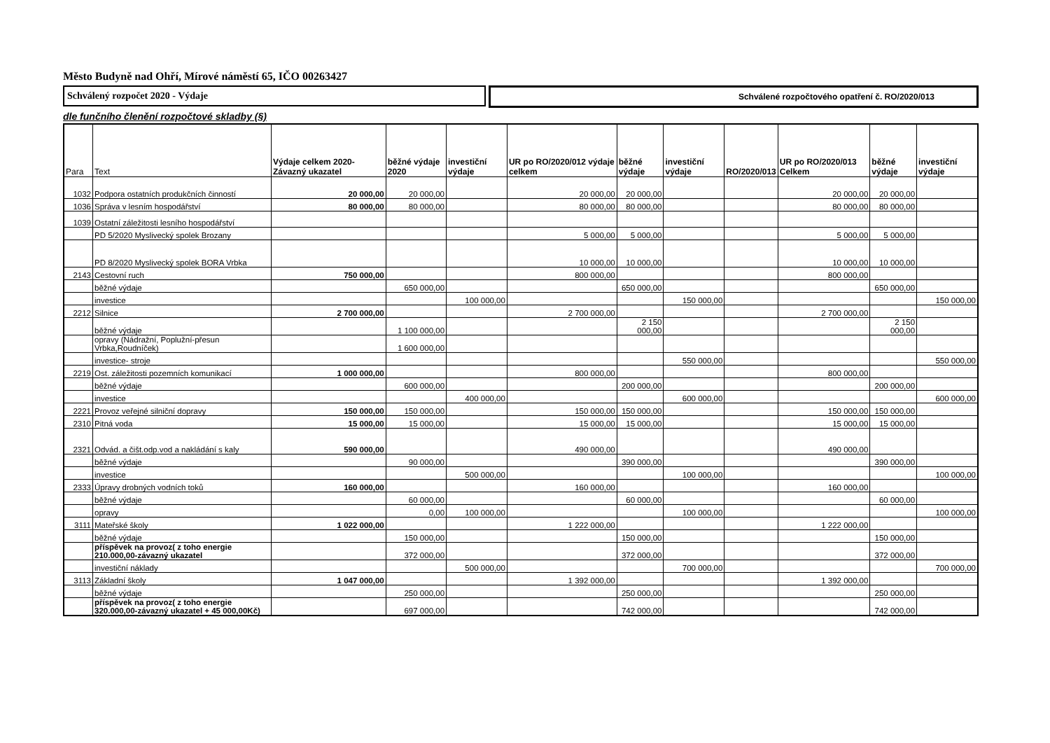Město Budyně nad Ohří, Mírové náměstí 65, IČO 00263427
Schválený rozpočet 2020 - Výdaje Schválené rozpočtového opatření č. RO/2020/013
dle funčního členění rozpočtové skladby (§)
| Para | Text | Výdaje celkem 2020- Závazný ukazatel | běžné výdaje 2020 | investiční výdaje | UR po RO/2020/012 výdaje celkem | běžné výdaje | investiční výdaje | RO/2020/013 | UR po RO/2020/013 Celkem | běžné výdaje | investiční výdaje |
| --- | --- | --- | --- | --- | --- | --- | --- | --- | --- | --- | --- |
| 1032 | Podpora ostatních produkčních činností | 20 000,00 | 20 000,00 | | 20 000,00 | 20 000,00 | | | 20 000,00 | 20 000,00 | |
| 1036 | Správa v lesním hospodářství | 80 000,00 | 80 000,00 | | 80 000,00 | 80 000,00 | | | 80 000,00 | 80 000,00 | |
| 1039 | Ostatní záležitosti lesního hospodářství | | | | | | | | | | |
| | PD 5/2020 Myslivecký spolek Brozany | | | | 5 000,00 | 5 000,00 | | | 5 000,00 | 5 000,00 | |
| | PD 8/2020 Myslivecký spolek BORA Vrbka | | | | 10 000,00 | 10 000,00 | | | 10 000,00 | 10 000,00 | |
| 2143 | Cestovní ruch | 750 000,00 | | | 800 000,00 | | | | 800 000,00 | | |
| | běžné výdaje | | 650 000,00 | | | 650 000,00 | | | | 650 000,00 | |
| | investice | | | 100 000,00 | | | 150 000,00 | | | | 150 000,00 |
| 2212 | Silnice | 2 700 000,00 | | | 2 700 000,00 | | | | 2 700 000,00 | | |
| | běžné výdaje | | 1 100 000,00 | | | 2 150 000,00 | | | | 2 150 000,00 | |
| | opravy (Nádražní, Poplužní-přesun Vrbka,Roudníček) | | 1 600 000,00 | | | | | | | | |
| | investice- stroje | | | | | | 550 000,00 | | | | 550 000,00 |
| 2219 | Ost. záležitosti pozemních komunikací | 1 000 000,00 | | | 800 000,00 | | | | 800 000,00 | | |
| | běžné výdaje | | 600 000,00 | | | 200 000,00 | | | | 200 000,00 | |
| | investice | | | 400 000,00 | | | 600 000,00 | | | | 600 000,00 |
| 2221 | Provoz veřejné silniční dopravy | 150 000,00 | 150 000,00 | | 150 000,00 | 150 000,00 | | | 150 000,00 | 150 000,00 | |
| 2310 | Pitná voda | 15 000,00 | 15 000,00 | | 15 000,00 | 15 000,00 | | | 15 000,00 | 15 000,00 | |
| 2321 | Odvád. a čišt.odp.vod a nakládání s kaly | 590 000,00 | | | 490 000,00 | | | | 490 000,00 | | |
| | běžné výdaje | | 90 000,00 | | | 390 000,00 | | | | 390 000,00 | |
| | investice | | | 500 000,00 | | | 100 000,00 | | | | 100 000,00 |
| 2333 | Úpravy drobných vodních toků | 160 000,00 | | | 160 000,00 | | | | 160 000,00 | | |
| | běžné výdaje | | 60 000,00 | | | 60 000,00 | | | | 60 000,00 | |
| | opravy | | 0,00 | 100 000,00 | | | 100 000,00 | | | | 100 000,00 |
| 3111 | Mateřské školy | 1 022 000,00 | | | 1 222 000,00 | | | | 1 222 000,00 | | |
| | běžné výdaje | | 150 000,00 | | | 150 000,00 | | | | 150 000,00 | |
| | příspěvek na provoz( z toho energie 210.000,00-závazný ukazatel | | 372 000,00 | | | 372 000,00 | | | | 372 000,00 | |
| | investiční náklady | | | 500 000,00 | | | 700 000,00 | | | | 700 000,00 |
| 3113 | Základní školy | 1 047 000,00 | | | 1 392 000,00 | | | | 1 392 000,00 | | |
| | běžné výdaje | | 250 000,00 | | | 250 000,00 | | | | 250 000,00 | |
| | příspěvek na provoz( z toho energie 320.000,00-závazný ukazatel + 45 000,00Kč) | | 697 000,00 | | | 742 000,00 | | | | 742 000,00 | |